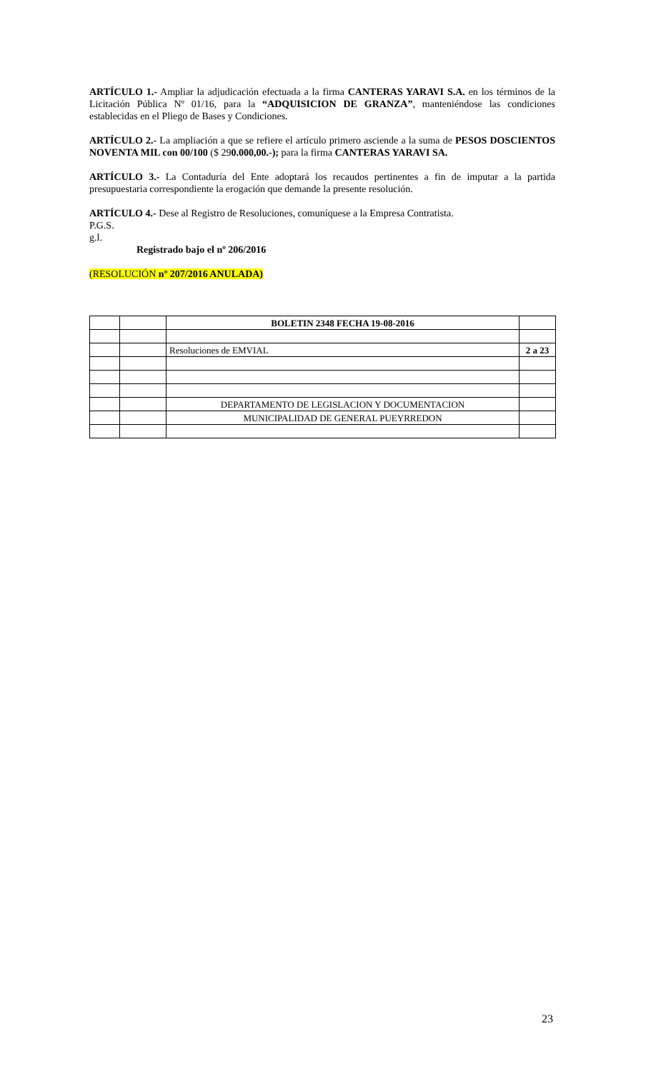ARTÍCULO 1.- Ampliar la adjudicación efectuada a la firma CANTERAS YARAVI S.A. en los términos de la Licitación Pública Nº 01/16, para la “ADQUISICION DE GRANZA”, manteniéndose las condiciones establecidas en el Pliego de Bases y Condiciones.
ARTÍCULO 2.- La ampliación a que se refiere el artículo primero asciende a la suma de PESOS DOSCIENTOS NOVENTA MIL con 00/100 ($ 290.000,00.-); para la firma CANTERAS YARAVI SA.
ARTÍCULO 3.- La Contaduría del Ente adoptará los recaudos pertinentes a fin de imputar a la partida presupuestaria correspondiente la erogación que demande la presente resolución.
ARTÍCULO 4.- Dese al Registro de Resoluciones, comuníquese a la Empresa Contratista.
P.G.S.
g.l.
Registrado bajo el nº 206/2016
(RESOLUCIÓN nº 207/2016 ANULADA)
| | | BOLETIN 2348 FECHA 19-08-2016 | |
| | | Resoluciones de EMVIAL | 2 a 23 |
| | | DEPARTAMENTO DE LEGISLACION Y DOCUMENTACION | |
| | | MUNICIPALIDAD DE GENERAL PUEYRREDON | |
23